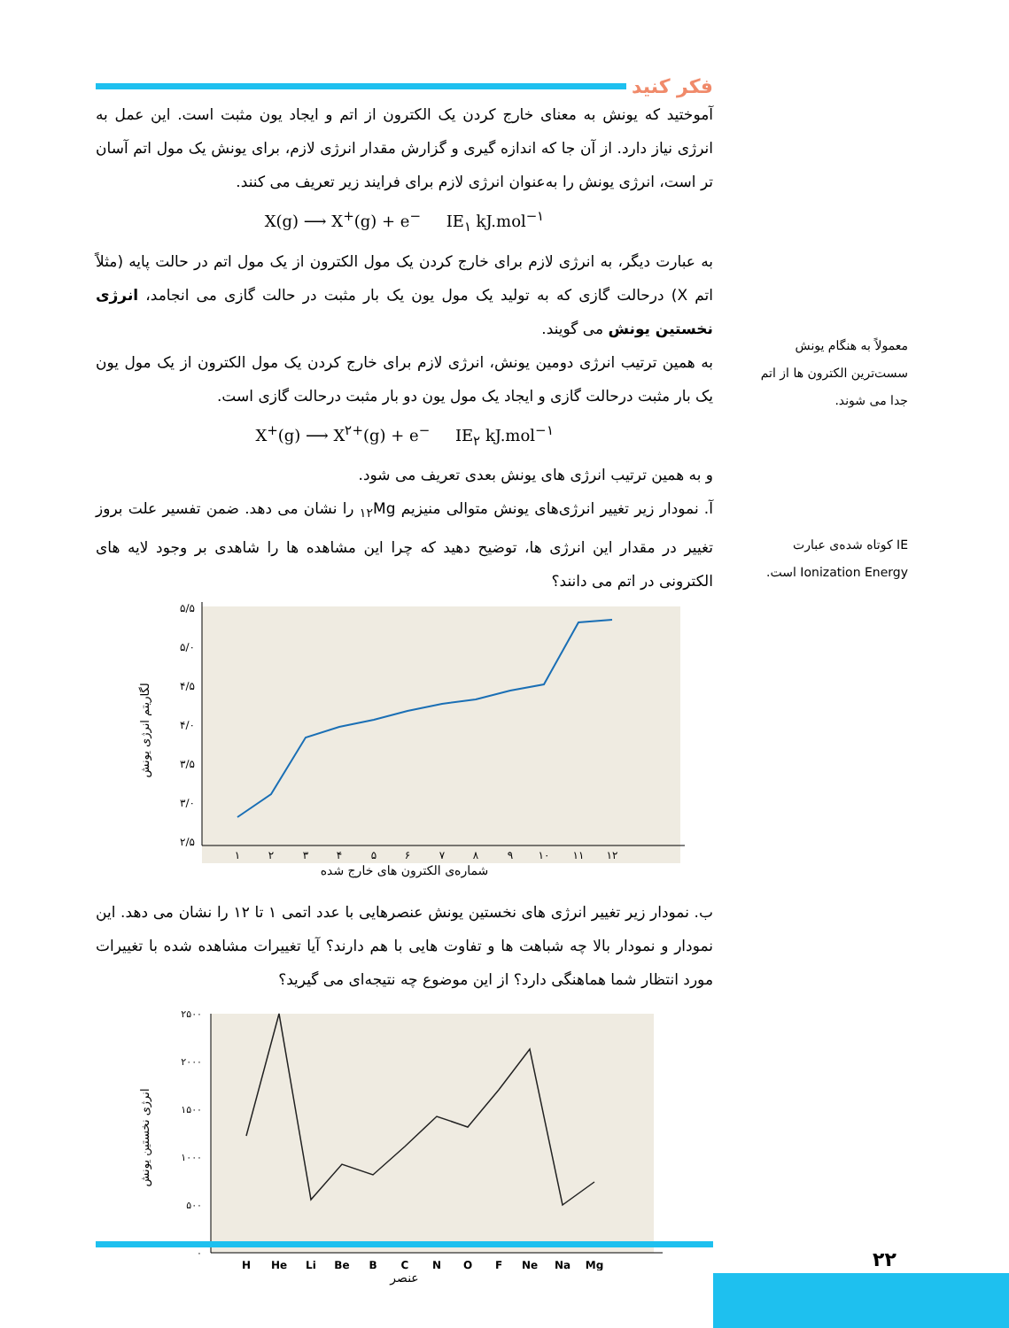فکر کنید
آموختید که یونش به معنای خارج کردن یک الکترون از اتم و ایجاد یون مثبت است. این عمل به انرژی نیاز دارد. از آن جا که اندازه گیری و گزارش مقدار انرژی لازم، برای یونش یک مول اتم آسان تر است، انرژی یونش را به‌عنوان انرژی لازم برای فرایند زیر تعریف می کنند.
X(g) ⟶ X<sup>+</sup>(g) + e<sup>−</sup> IE<sub>۱</sub> kJ.mol<sup>−۱</sup>
به عبارت دیگر، به انرژی لازم برای خارج کردن یک مول الکترون از یک مول اتم در حالت پایه (مثلاً اتم X) درحالت گازی که به تولید یک مول یون یک بار مثبت در حالت گازی می انجامد، انرژی نخستین یونش می گویند.
به همین ترتیب انرژی دومین یونش، انرژی لازم برای خارج کردن یک مول الکترون از یک مول یون یک بار مثبت درحالت گازی و ایجاد یک مول یون دو بار مثبت درحالت گازی است.
X<sup>+</sup>(g) ⟶ X<sup>۲+</sup>(g) + e<sup>−</sup> IE<sub>۲</sub> kJ.mol<sup>−۱</sup>
و به همین ترتیب انرژی های یونش بعدی تعریف می شود.
آ. نمودار زیر تغییر انرژی‌های یونش متوالی منیزیم <sub>۱۲</sub>Mg را نشان می دهد. ضمن تفسیر علت بروز تغییر در مقدار این انرژی ها، توضیح دهید که چرا این مشاهده ها را شاهدی بر وجود لایه های الکترونی در اتم می دانند؟
۵/۵
۵/۰
۴/۵
۴/۰
۳/۵
۳/۰
۲/۵
۱
۲
۳
۴
۵
۶
۷
۸
۹
۱۰
۱۱
۱۲
لگاریتم انرژی یونش
شماره‌ی الکترون های خارج شده
ب. نمودار زیر تغییر انرژی های نخستین یونش عنصرهایی با عدد اتمی ۱ تا ۱۲ را نشان می دهد. این نمودار و نمودار بالا چه شباهت ها و تفاوت هایی با هم دارند؟ آیا تغییرات مشاهده شده با تغییرات مورد انتظار شما هماهنگی دارد؟ از این موضوع چه نتیجه‌ای می گیرید؟
۲۵۰۰
۲۰۰۰
۱۵۰۰
۱۰۰۰
۵۰۰
۰
H
He
Li
Be
B
C
N
O
F
Ne
Na
Mg
انرژی نخستین یونش
عنصر
معمولاً به هنگام یونش سست‌ترین الکترون ها از اتم جدا می شوند.
IE کوتاه شده‌ی عبارت Ionization Energy است.
۲۲